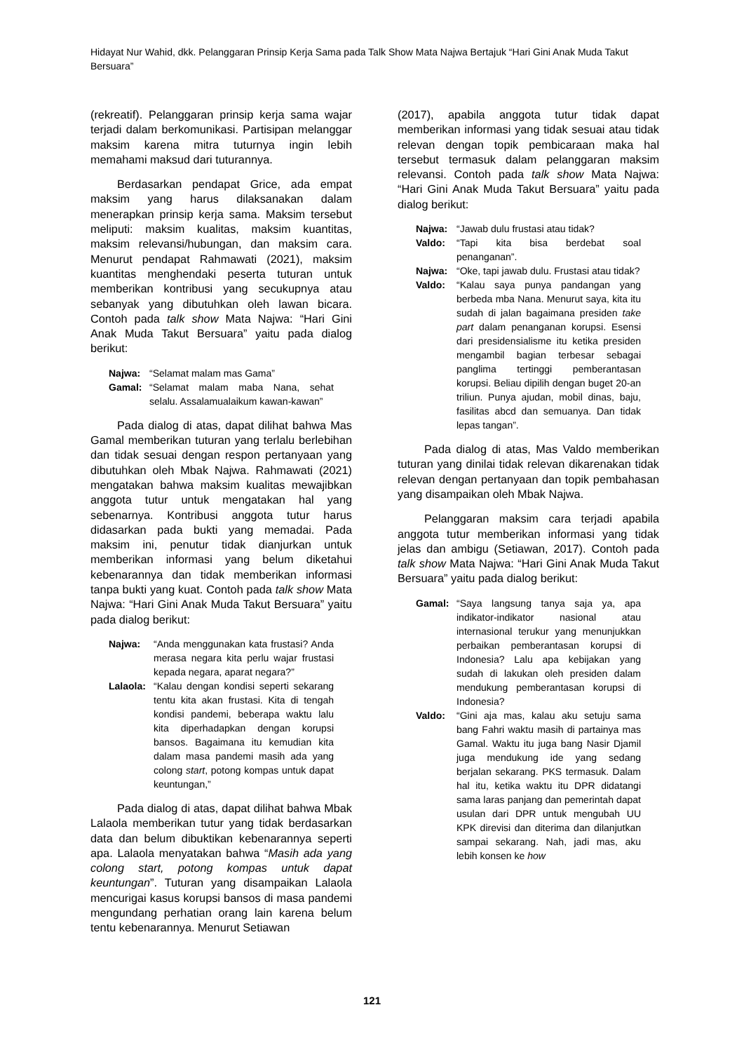Hidayat Nur Wahid, dkk. Pelanggaran Prinsip Kerja Sama pada Talk Show Mata Najwa Bertajuk “Hari Gini Anak Muda Takut Bersuara”
(rekreatif). Pelanggaran prinsip kerja sama wajar terjadi dalam berkomunikasi. Partisipan melanggar maksim karena mitra tuturnya ingin lebih memahami maksud dari tuturannya.
Berdasarkan pendapat Grice, ada empat maksim yang harus dilaksanakan dalam menerapkan prinsip kerja sama. Maksim tersebut meliputi: maksim kualitas, maksim kuantitas, maksim relevansi/hubungan, dan maksim cara. Menurut pendapat Rahmawati (2021), maksim kuantitas menghendaki peserta tuturan untuk memberikan kontribusi yang secukupnya atau sebanyak yang dibutuhkan oleh lawan bicara. Contoh pada talk show Mata Najwa: “Hari Gini Anak Muda Takut Bersuara” yaitu pada dialog berikut:
Najwa: “Selamat malam mas Gama”
Gamal: “Selamat malam maba Nana, sehat selalu. Assalamualaikum kawan-kawan”
Pada dialog di atas, dapat dilihat bahwa Mas Gamal memberikan tuturan yang terlalu berlebihan dan tidak sesuai dengan respon pertanyaan yang dibutuhkan oleh Mbak Najwa. Rahmawati (2021) mengatakan bahwa maksim kualitas mewajibkan anggota tutur untuk mengatakan hal yang sebenarnya. Kontribusi anggota tutur harus didasarkan pada bukti yang memadai. Pada maksim ini, penutur tidak dianjurkan untuk memberikan informasi yang belum diketahui kebenarannya dan tidak memberikan informasi tanpa bukti yang kuat. Contoh pada talk show Mata Najwa: “Hari Gini Anak Muda Takut Bersuara” yaitu pada dialog berikut:
Najwa: “Anda menggunakan kata frustasi? Anda merasa negara kita perlu wajar frustasi kepada negara, aparat negara?”
Lalaola: “Kalau dengan kondisi seperti sekarang tentu kita akan frustasi. Kita di tengah kondisi pandemi, beberapa waktu lalu kita diperhadapkan dengan korupsi bansos. Bagaimana itu kemudian kita dalam masa pandemi masih ada yang colong start, potong kompas untuk dapat keuntungan,”
Pada dialog di atas, dapat dilihat bahwa Mbak Lalaola memberikan tutur yang tidak berdasarkan data dan belum dibuktikan kebenarannya seperti apa. Lalaola menyatakan bahwa “Masih ada yang colong start, potong kompas untuk dapat keuntungan”. Tuturan yang disampaikan Lalaola mencurigai kasus korupsi bansos di masa pandemi mengundang perhatian orang lain karena belum tentu kebenarannya. Menurut Setiawan
(2017), apabila anggota tutur tidak dapat memberikan informasi yang tidak sesuai atau tidak relevan dengan topik pembicaraan maka hal tersebut termasuk dalam pelanggaran maksim relevansi. Contoh pada talk show Mata Najwa: “Hari Gini Anak Muda Takut Bersuara” yaitu pada dialog berikut:
Najwa: “Jawab dulu frustasi atau tidak?
Valdo: “Tapi kita bisa berdebat soal penanganan”.
Najwa: “Oke, tapi jawab dulu. Frustasi atau tidak?
Valdo: “Kalau saya punya pandangan yang berbeda mba Nana. Menurut saya, kita itu sudah di jalan bagaimana presiden take part dalam penanganan korupsi. Esensi dari presidensialisme itu ketika presiden mengambil bagian terbesar sebagai panglima tertinggi pemberantasan korupsi. Beliau dipilih dengan buget 20-an triliun. Punya ajudan, mobil dinas, baju, fasilitas abcd dan semuanya. Dan tidak lepas tangan”.
Pada dialog di atas, Mas Valdo memberikan tuturan yang dinilai tidak relevan dikarenakan tidak relevan dengan pertanyaan dan topik pembahasan yang disampaikan oleh Mbak Najwa.
Pelanggaran maksim cara terjadi apabila anggota tutur memberikan informasi yang tidak jelas dan ambigu (Setiawan, 2017). Contoh pada talk show Mata Najwa: “Hari Gini Anak Muda Takut Bersuara” yaitu pada dialog berikut:
Gamal: “Saya langsung tanya saja ya, apa indikator-indikator nasional atau internasional terukur yang menunjukkan perbaikan pemberantasan korupsi di Indonesia? Lalu apa kebijakan yang sudah di lakukan oleh presiden dalam mendukung pemberantasan korupsi di Indonesia?
Valdo: “Gini aja mas, kalau aku setuju sama bang Fahri waktu masih di partainya mas Gamal. Waktu itu juga bang Nasir Djamil juga mendukung ide yang sedang berjalan sekarang. PKS termasuk. Dalam hal itu, ketika waktu itu DPR didatangi sama laras panjang dan pemerintah dapat usulan dari DPR untuk mengubah UU KPK direvisi dan diterima dan dilanjutkan sampai sekarang. Nah, jadi mas, aku lebih konsen ke how
121